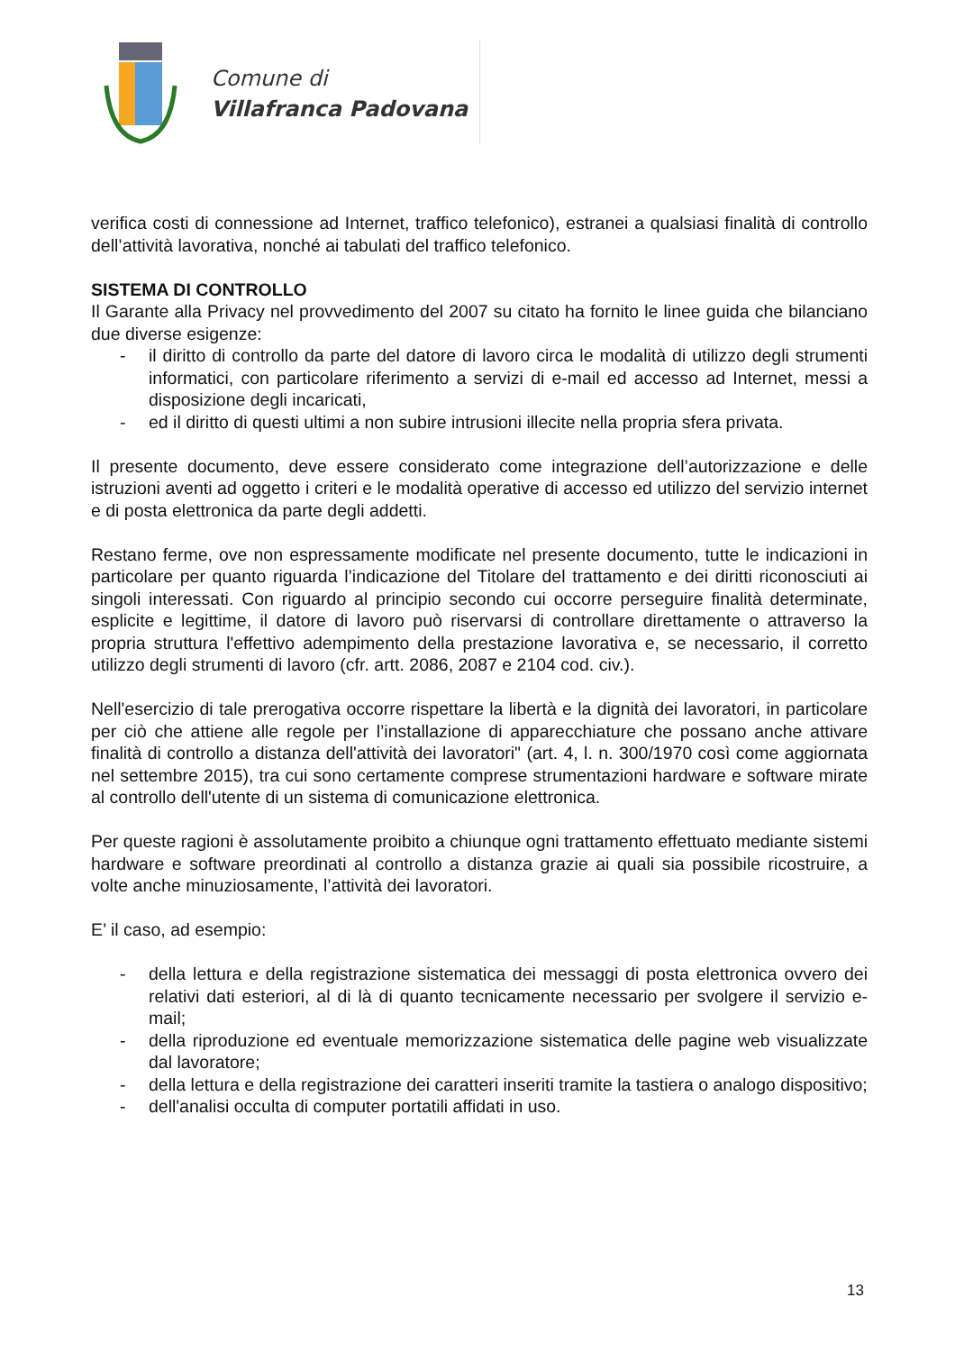Comune di
Villafranca Padovana
verifica costi di connessione ad Internet, traffico telefonico), estranei a qualsiasi finalità di controllo dell’attività lavorativa, nonché ai tabulati del traffico telefonico.
SISTEMA DI CONTROLLO
Il Garante alla Privacy nel provvedimento del 2007 su citato ha fornito le linee guida che bilanciano due diverse esigenze:
- il diritto di controllo da parte del datore di lavoro circa le modalità di utilizzo degli strumenti informatici, con particolare riferimento a servizi di e-mail ed accesso ad Internet, messi a disposizione degli incaricati,
- ed il diritto di questi ultimi a non subire intrusioni illecite nella propria sfera privata.
Il presente documento, deve essere considerato come integrazione dell’autorizzazione e delle istruzioni aventi ad oggetto i criteri e le modalità operative di accesso ed utilizzo del servizio internet e di posta elettronica da parte degli addetti.
Restano ferme, ove non espressamente modificate nel presente documento, tutte le indicazioni in particolare per quanto riguarda l’indicazione del Titolare del trattamento e dei diritti riconosciuti ai singoli interessati. Con riguardo al principio secondo cui occorre perseguire finalità determinate, esplicite e legittime, il datore di lavoro può riservarsi di controllare direttamente o attraverso la propria struttura l'effettivo adempimento della prestazione lavorativa e, se necessario, il corretto utilizzo degli strumenti di lavoro (cfr. artt. 2086, 2087 e 2104 cod. civ.).
Nell'esercizio di tale prerogativa occorre rispettare la libertà e la dignità dei lavoratori, in particolare per ciò che attiene alle regole per l’installazione di apparecchiature che possano anche attivare finalità di controllo a distanza dell'attività dei lavoratori" (art. 4, l. n. 300/1970 così come aggiornata nel settembre 2015), tra cui sono certamente comprese strumentazioni hardware e software mirate al controllo dell'utente di un sistema di comunicazione elettronica.
Per queste ragioni è assolutamente proibito a chiunque ogni trattamento effettuato mediante sistemi hardware e software preordinati al controllo a distanza grazie ai quali sia possibile ricostruire, a volte anche minuziosamente, l’attività dei lavoratori.
E’ il caso, ad esempio:
- della lettura e della registrazione sistematica dei messaggi di posta elettronica ovvero dei relativi dati esteriori, al di là di quanto tecnicamente necessario per svolgere il servizio e-mail;
- della riproduzione ed eventuale memorizzazione sistematica delle pagine web visualizzate dal lavoratore;
- della lettura e della registrazione dei caratteri inseriti tramite la tastiera o analogo dispositivo;
- dell'analisi occulta di computer portatili affidati in uso.
13